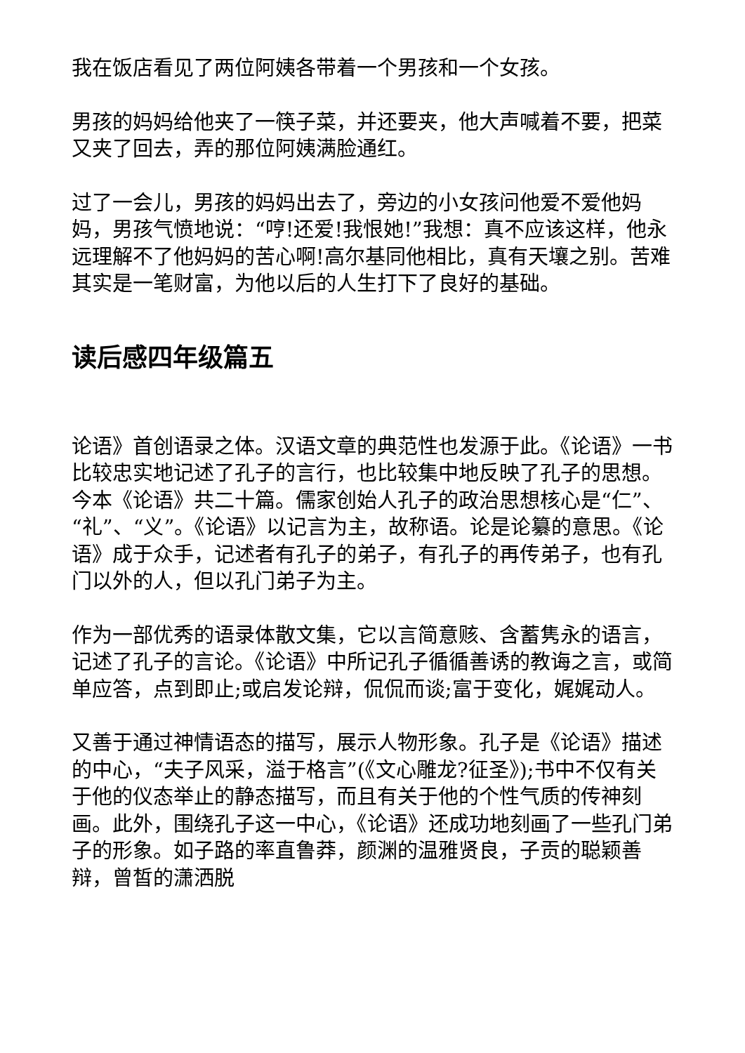我在饭店看见了两位阿姨各带着一个男孩和一个女孩。
男孩的妈妈给他夹了一筷子菜，并还要夹，他大声喊着不要，把菜又夹了回去，弄的那位阿姨满脸通红。
过了一会儿，男孩的妈妈出去了，旁边的小女孩问他爱不爱他妈妈，男孩气愤地说：“哼!还爱!我恨她!”我想：真不应该这样，他永远理解不了他妈妈的苦心啊!高尔基同他相比，真有天壤之别。苦难其实是一笔财富，为他以后的人生打下了良好的基础。
读后感四年级篇五
论语》首创语录之体。汉语文章的典范性也发源于此。《论语》一书比较忠实地记述了孔子的言行，也比较集中地反映了孔子的思想。今本《论语》共二十篇。儒家创始人孔子的政治思想核心是“仁”、“礼”、“义”。《论语》以记言为主，故称语。论是论纂的意思。《论语》成于众手，记述者有孔子的弟子，有孔子的再传弟子，也有孔门以外的人，但以孔门弟子为主。
作为一部优秀的语录体散文集，它以言简意赅、含蓄隽永的语言，记述了孔子的言论。《论语》中所记孔子循循善诱的教诲之言，或简单应答，点到即止;或启发论辩，侃侃而谈;富于变化，娓娓动人。
又善于通过神情语态的描写，展示人物形象。孔子是《论语》描述的中心，“夫子风采，溢于格言”(《文心雕龙?征圣》);书中不仅有关于他的仪态举止的静态描写，而且有关于他的个性气质的传神刻画。此外，围绕孔子这一中心，《论语》还成功地刻画了一些孔门弟子的形象。如子路的率直鲁莽，颜渊的温雅贤良，子贡的聪颖善辩，曾皙的潇洒脱